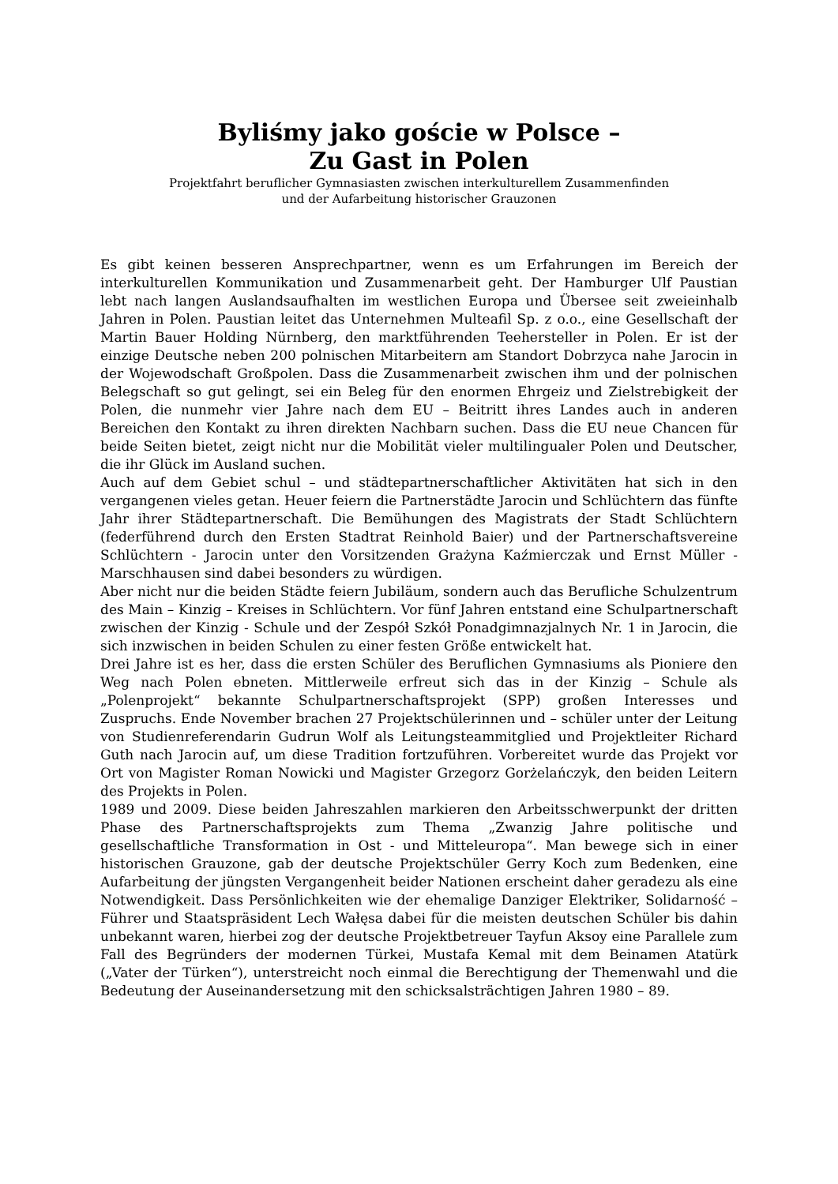Byliśmy jako goście w Polsce –
Zu Gast in Polen
Projektfahrt beruflicher Gymnasiasten zwischen interkulturellem Zusammenfinden
und der Aufarbeitung historischer Grauzonen
Es gibt keinen besseren Ansprechpartner, wenn es um Erfahrungen im Bereich der interkulturellen Kommunikation und Zusammenarbeit geht. Der Hamburger Ulf Paustian lebt nach langen Auslandsaufhalten im westlichen Europa und Übersee seit zweieinhalb Jahren in Polen. Paustian leitet das Unternehmen Multeafil Sp. z o.o., eine Gesellschaft der Martin Bauer Holding Nürnberg, den marktführenden Teehersteller in Polen. Er ist der einzige Deutsche neben 200 polnischen Mitarbeitern am Standort Dobrzyca nahe Jarocin in der Wojewodschaft Großpolen. Dass die Zusammenarbeit zwischen ihm und der polnischen Belegschaft so gut gelingt, sei ein Beleg für den enormen Ehrgeiz und Zielstrebigkeit der Polen, die nunmehr vier Jahre nach dem EU – Beitritt ihres Landes auch in anderen Bereichen den Kontakt zu ihren direkten Nachbarn suchen. Dass die EU neue Chancen für beide Seiten bietet, zeigt nicht nur die Mobilität vieler multilingualer Polen und Deutscher, die ihr Glück im Ausland suchen.
Auch auf dem Gebiet schul – und städtepartnerschaftlicher Aktivitäten hat sich in den vergangenen vieles getan. Heuer feiern die Partnerstädte Jarocin und Schlüchtern das fünfte Jahr ihrer Städtepartnerschaft. Die Bemühungen des Magistrats der Stadt Schlüchtern (federführend durch den Ersten Stadtrat Reinhold Baier) und der Partnerschaftsvereine Schlüchtern - Jarocin unter den Vorsitzenden Grażyna Kaźmierczak und Ernst Müller - Marschhausen sind dabei besonders zu würdigen.
Aber nicht nur die beiden Städte feiern Jubiläum, sondern auch das Berufliche Schulzentrum des Main – Kinzig – Kreises in Schlüchtern. Vor fünf Jahren entstand eine Schulpartnerschaft zwischen der Kinzig - Schule und der Zespół Szkół Ponadgimnazjalnych Nr. 1 in Jarocin, die sich inzwischen in beiden Schulen zu einer festen Größe entwickelt hat.
Drei Jahre ist es her, dass die ersten Schüler des Beruflichen Gymnasiums als Pioniere den Weg nach Polen ebneten. Mittlerweile erfreut sich das in der Kinzig – Schule als „Polenprojekt“ bekannte Schulpartnerschaftsprojekt (SPP) großen Interesses und Zuspruchs. Ende November brachen 27 Projektschülerinnen und – schüler unter der Leitung von Studienreferendarin Gudrun Wolf als Leitungsteammitglied und Projektleiter Richard Guth nach Jarocin auf, um diese Tradition fortzuführen. Vorbereitet wurde das Projekt vor Ort von Magister Roman Nowicki und Magister Grzegorz Gorżelańczyk, den beiden Leitern des Projekts in Polen.
1989 und 2009. Diese beiden Jahreszahlen markieren den Arbeitsschwerpunkt der dritten Phase des Partnerschaftsprojekts zum Thema „Zwanzig Jahre politische und gesellschaftliche Transformation in Ost - und Mitteleuropa“. Man bewege sich in einer historischen Grauzone, gab der deutsche Projektschüler Gerry Koch zum Bedenken, eine Aufarbeitung der jüngsten Vergangenheit beider Nationen erscheint daher geradezu als eine Notwendigkeit. Dass Persönlichkeiten wie der ehemalige Danziger Elektriker, Solidarność – Führer und Staatspräsident Lech Wałęsa dabei für die meisten deutschen Schüler bis dahin unbekannt waren, hierbei zog der deutsche Projektbetreuer Tayfun Aksoy eine Parallele zum Fall des Begründers der modernen Türkei, Mustafa Kemal mit dem Beinamen Atatürk („Vater der Türken“), unterstreicht noch einmal die Berechtigung der Themenwahl und die Bedeutung der Auseinandersetzung mit den schicksalsträchtigen Jahren 1980 – 89.